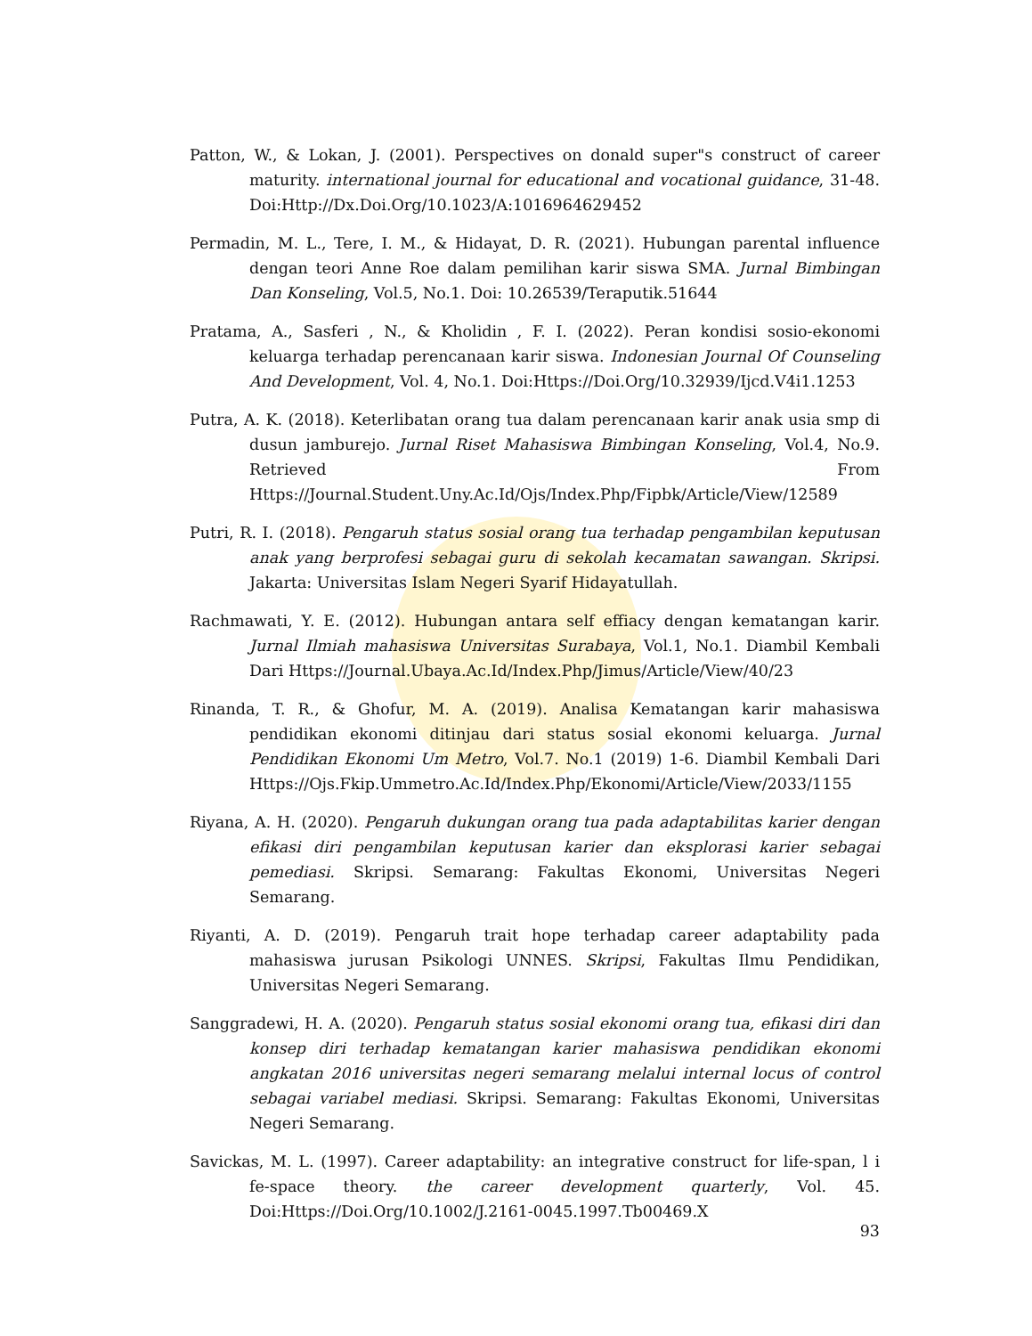Patton, W., & Lokan, J. (2001). Perspectives on donald super"s construct of career maturity. international journal for educational and vocational guidance, 31-48. Doi:Http://Dx.Doi.Org/10.1023/A:1016964629452
Permadin, M. L., Tere, I. M., & Hidayat, D. R. (2021). Hubungan parental influence dengan teori Anne Roe dalam pemilihan karir siswa SMA. Jurnal Bimbingan Dan Konseling, Vol.5, No.1. Doi: 10.26539/Teraputik.51644
Pratama, A., Sasferi , N., & Kholidin , F. I. (2022). Peran kondisi sosio-ekonomi keluarga terhadap perencanaan karir siswa. Indonesian Journal Of Counseling And Development, Vol. 4, No.1. Doi:Https://Doi.Org/10.32939/Ijcd.V4i1.1253
Putra, A. K. (2018). Keterlibatan orang tua dalam perencanaan karir anak usia smp di dusun jamburejo. Jurnal Riset Mahasiswa Bimbingan Konseling, Vol.4, No.9. Retrieved From Https://Journal.Student.Uny.Ac.Id/Ojs/Index.Php/Fipbk/Article/View/12589
Putri, R. I. (2018). Pengaruh status sosial orang tua terhadap pengambilan keputusan anak yang berprofesi sebagai guru di sekolah kecamatan sawangan. Skripsi. Jakarta: Universitas Islam Negeri Syarif Hidayatullah.
Rachmawati, Y. E. (2012). Hubungan antara self effiacy dengan kematangan karir. Jurnal Ilmiah mahasiswa Universitas Surabaya, Vol.1, No.1. Diambil Kembali Dari Https://Journal.Ubaya.Ac.Id/Index.Php/Jimus/Article/View/40/23
Rinanda, T. R., & Ghofur, M. A. (2019). Analisa Kematangan karir mahasiswa pendidikan ekonomi ditinjau dari status sosial ekonomi keluarga. Jurnal Pendidikan Ekonomi Um Metro, Vol.7. No.1 (2019) 1-6. Diambil Kembali Dari Https://Ojs.Fkip.Ummetro.Ac.Id/Index.Php/Ekonomi/Article/View/2033/1155
Riyana, A. H. (2020). Pengaruh dukungan orang tua pada adaptabilitas karier dengan efikasi diri pengambilan keputusan karier dan eksplorasi karier sebagai pemediasi. Skripsi. Semarang: Fakultas Ekonomi, Universitas Negeri Semarang.
Riyanti, A. D. (2019). Pengaruh trait hope terhadap career adaptability pada mahasiswa jurusan Psikologi UNNES. Skripsi, Fakultas Ilmu Pendidikan, Universitas Negeri Semarang.
Sanggradewi, H. A. (2020). Pengaruh status sosial ekonomi orang tua, efikasi diri dan konsep diri terhadap kematangan karier mahasiswa pendidikan ekonomi angkatan 2016 universitas negeri semarang melalui internal locus of control sebagai variabel mediasi. Skripsi. Semarang: Fakultas Ekonomi, Universitas Negeri Semarang.
Savickas, M. L. (1997). Career adaptability: an integrative construct for life-span, l i fe-space theory. the career development quarterly, Vol. 45. Doi:Https://Doi.Org/10.1002/J.2161-0045.1997.Tb00469.X
93